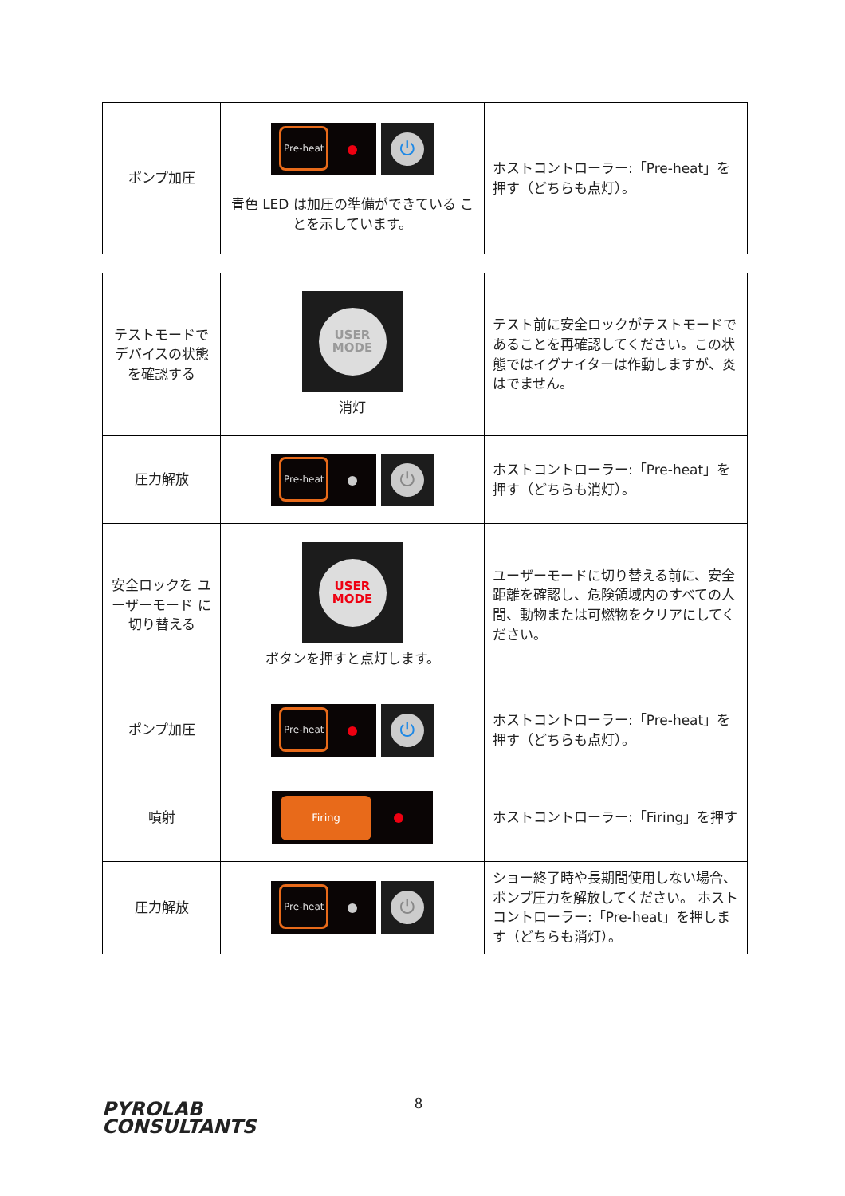| ポンプ加圧 | Pre-heat ⏻ 青色 LED は加圧の準備ができている ことを示しています。 | ホストコントローラー:「Pre-heat」を押す（どちらも点灯）。 |
| テストモードで デバイスの状態 を確認する | USER MODE 消灯 | テスト前に安全ロックがテストモードであることを再確認してください。この状態ではイグナイターは作動しますが、炎はでません。 |
| 圧力解放 | Pre-heat ⏻ | ホストコントローラー:「Pre-heat」を押す（どちらも消灯）。 |
| 安全ロックを ユーザーモード に切り替える | USER MODE ボタンを押すと点灯します。 | ユーザーモードに切り替える前に、安全距離を確認し、危険領域内のすべての人間、動物または可燃物をクリアにしてください。 |
| ポンプ加圧 | Pre-heat ⏻ | ホストコントローラー:「Pre-heat」を押す（どちらも点灯）。 |
| 噴射 | Firing | ホストコントローラー:「Firing」を押す |
| 圧力解放 | Pre-heat ⏻ | ショー終了時や長期間使用しない場合、ポンプ圧力を解放してください。 ホストコントローラー:「Pre-heat」を押します（どちらも消灯）。 |
PYROLAB
CONSULTANTS
8